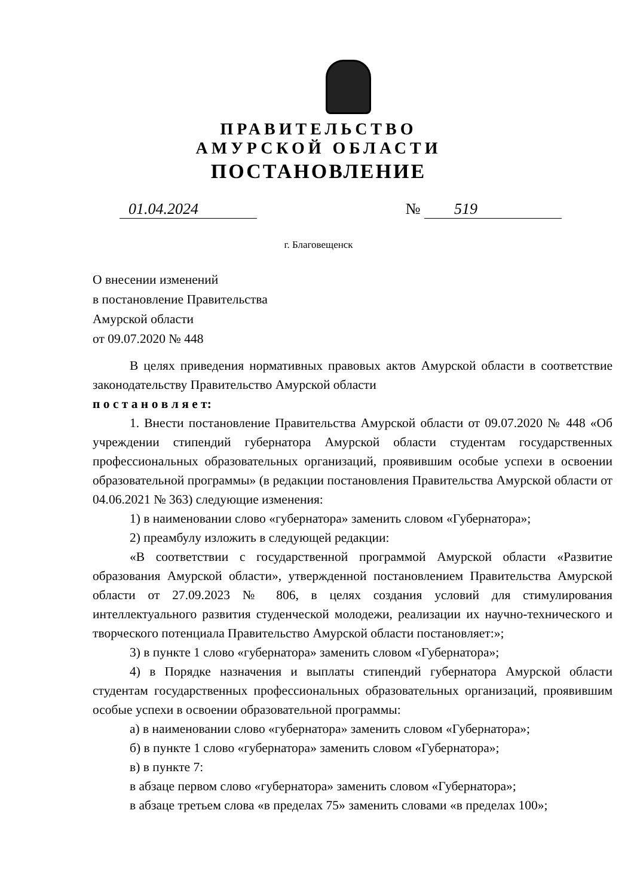ПРАВИТЕЛЬСТВО
АМУРСКОЙ ОБЛАСТИ
ПОСТАНОВЛЕНИЕ
01.04.2024 № 519
г. Благовещенск
О внесении изменений
в постановление Правительства
Амурской области
от 09.07.2020 № 448
В целях приведения нормативных правовых актов Амурской области в соответствие законодательству Правительство Амурской области
п о с т а н о в л я е т:
1. Внести постановление Правительства Амурской области от 09.07.2020 № 448 «Об учреждении стипендий губернатора Амурской области студентам государственных профессиональных образовательных организаций, проявившим особые успехи в освоении образовательной программы» (в редакции постановления Правительства Амурской области от 04.06.2021 № 363) следующие изменения:
1) в наименовании слово «губернатора» заменить словом «Губернатора»;
2) преамбулу изложить в следующей редакции:
«В соответствии с государственной программой Амурской области «Развитие образования Амурской области», утвержденной постановлением Правительства Амурской области от 27.09.2023 № 806, в целях создания условий для стимулирования интеллектуального развития студенческой молодежи, реализации их научно-технического и творческого потенциала Правительство Амурской области постановляет:»;
3) в пункте 1 слово «губернатора» заменить словом «Губернатора»;
4) в Порядке назначения и выплаты стипендий губернатора Амурской области студентам государственных профессиональных образовательных организаций, проявившим особые успехи в освоении образовательной программы:
а) в наименовании слово «губернатора» заменить словом «Губернатора»;
б) в пункте 1 слово «губернатора» заменить словом «Губернатора»;
в) в пункте 7:
в абзаце первом слово «губернатора» заменить словом «Губернатора»;
в абзаце третьем слова «в пределах 75» заменить словами «в пределах 100»;